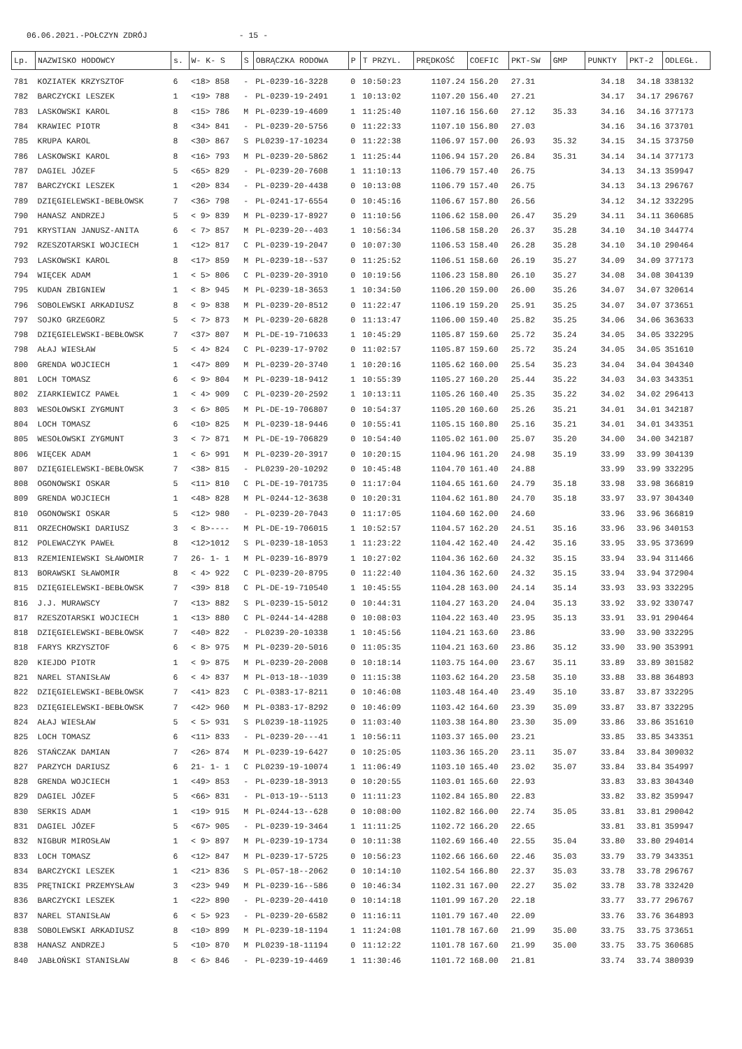06.06.2021.-POŁCZYN ZDRÓJ - 15 -
| Lp. | NAZWISKO HODOWCY | s. | W- K- S | S | OBRĄCZKA RODOWA | P | T PRZYL. | PRĘDKOŚĆ | COEFIC | PKT-SW | GMP | PUNKTY | PKT-2 | ODLEGŁ. |
| --- | --- | --- | --- | --- | --- | --- | --- | --- | --- | --- | --- | --- | --- | --- |
| 781 | KOZIATEK KRZYSZTOF | 6 | <18> 858 | - | PL-0239-16-3228 | 0 | 10:50:23 | 1107.24 | 156.20 | 27.31 | | 34.18 | 34.18 | 338132 |
| 782 | BARCZYCKI LESZEK | 1 | <19> 788 | - | PL-0239-19-2491 | 1 | 10:13:02 | 1107.20 | 156.40 | 27.21 | | 34.17 | 34.17 | 296767 |
| 783 | LASKOWSKI KAROL | 8 | <15> 786 | M | PL-0239-19-4609 | 1 | 11:25:40 | 1107.16 | 156.60 | 27.12 | 35.33 | 34.16 | 34.16 | 377173 |
| 784 | KRAWIEC PIOTR | 8 | <34> 841 | - | PL-0239-20-5756 | 0 | 11:22:33 | 1107.10 | 156.80 | 27.03 | | 34.16 | 34.16 | 373701 |
| 785 | KRUPA KAROL | 8 | <30> 867 | S | PL0239-17-10234 | 0 | 11:22:38 | 1106.97 | 157.00 | 26.93 | 35.32 | 34.15 | 34.15 | 373750 |
| 786 | LASKOWSKI KAROL | 8 | <16> 793 | M | PL-0239-20-5862 | 1 | 11:25:44 | 1106.94 | 157.20 | 26.84 | 35.31 | 34.14 | 34.14 | 377173 |
| 787 | DAGIEL JÓZEF | 5 | <65> 829 | - | PL-0239-20-7608 | 1 | 11:10:13 | 1106.79 | 157.40 | 26.75 | | 34.13 | 34.13 | 359947 |
| 787 | BARCZYCKI LESZEK | 1 | <20> 834 | - | PL-0239-20-4438 | 0 | 10:13:08 | 1106.79 | 157.40 | 26.75 | | 34.13 | 34.13 | 296767 |
| 789 | DZIĘGIELEWSKI-BEBŁOWSK | 7 | <36> 798 | - | PL-0241-17-6554 | 0 | 10:45:16 | 1106.67 | 157.80 | 26.56 | | 34.12 | 34.12 | 332295 |
| 790 | HANASZ ANDRZEJ | 5 | < 9> 839 | M | PL-0239-17-8927 | 0 | 11:10:56 | 1106.62 | 158.00 | 26.47 | 35.29 | 34.11 | 34.11 | 360685 |
| 791 | KRYSTIAN JANUSZ-ANITA | 6 | < 7> 857 | M | PL-0239-20--403 | 1 | 10:56:34 | 1106.58 | 158.20 | 26.37 | 35.28 | 34.10 | 34.10 | 344774 |
| 792 | RZESZOTARSKI WOJCIECH | 1 | <12> 817 | C | PL-0239-19-2047 | 0 | 10:07:30 | 1106.53 | 158.40 | 26.28 | 35.28 | 34.10 | 34.10 | 290464 |
| 793 | LASKOWSKI KAROL | 8 | <17> 859 | M | PL-0239-18--537 | 0 | 11:25:52 | 1106.51 | 158.60 | 26.19 | 35.27 | 34.09 | 34.09 | 377173 |
| 794 | WIĘCEK ADAM | 1 | < 5> 806 | C | PL-0239-20-3910 | 0 | 10:19:56 | 1106.23 | 158.80 | 26.10 | 35.27 | 34.08 | 34.08 | 304139 |
| 795 | KUDAN ZBIGNIEW | 1 | < 8> 945 | M | PL-0239-18-3653 | 1 | 10:34:50 | 1106.20 | 159.00 | 26.00 | 35.26 | 34.07 | 34.07 | 320614 |
| 796 | SOBOLEWSKI ARKADIUSZ | 8 | < 9> 838 | M | PL-0239-20-8512 | 0 | 11:22:47 | 1106.19 | 159.20 | 25.91 | 35.25 | 34.07 | 34.07 | 373651 |
| 797 | SOJKO GRZEGORZ | 5 | < 7> 873 | M | PL-0239-20-6828 | 0 | 11:13:47 | 1106.00 | 159.40 | 25.82 | 35.25 | 34.06 | 34.06 | 363633 |
| 798 | DZIĘGIELEWSKI-BEBŁOWSK | 7 | <37> 807 | M | PL-DE-19-710633 | 1 | 10:45:29 | 1105.87 | 159.60 | 25.72 | 35.24 | 34.05 | 34.05 | 332295 |
| 798 | AŁAJ WIESŁAW | 5 | < 4> 824 | C | PL-0239-17-9702 | 0 | 11:02:57 | 1105.87 | 159.60 | 25.72 | 35.24 | 34.05 | 34.05 | 351610 |
| 800 | GRENDA WOJCIECH | 1 | <47> 809 | M | PL-0239-20-3740 | 1 | 10:20:16 | 1105.62 | 160.00 | 25.54 | 35.23 | 34.04 | 34.04 | 304340 |
| 801 | LOCH TOMASZ | 6 | < 9> 804 | M | PL-0239-18-9412 | 1 | 10:55:39 | 1105.27 | 160.20 | 25.44 | 35.22 | 34.03 | 34.03 | 343351 |
| 802 | ZIARKIEWICZ PAWEŁ | 1 | < 4> 909 | C | PL-0239-20-2592 | 1 | 10:13:11 | 1105.26 | 160.40 | 25.35 | 35.22 | 34.02 | 34.02 | 296413 |
| 803 | WESOŁOWSKI ZYGMUNT | 3 | < 6> 805 | M | PL-DE-19-706807 | 0 | 10:54:37 | 1105.20 | 160.60 | 25.26 | 35.21 | 34.01 | 34.01 | 342187 |
| 804 | LOCH TOMASZ | 6 | <10> 825 | M | PL-0239-18-9446 | 0 | 10:55:41 | 1105.15 | 160.80 | 25.16 | 35.21 | 34.01 | 34.01 | 343351 |
| 805 | WESOŁOWSKI ZYGMUNT | 3 | < 7> 871 | M | PL-DE-19-706829 | 0 | 10:54:40 | 1105.02 | 161.00 | 25.07 | 35.20 | 34.00 | 34.00 | 342187 |
| 806 | WIĘCEK ADAM | 1 | < 6> 991 | M | PL-0239-20-3917 | 0 | 10:20:15 | 1104.96 | 161.20 | 24.98 | 35.19 | 33.99 | 33.99 | 304139 |
| 807 | DZIĘGIELEWSKI-BEBŁOWSK | 7 | <38> 815 | - | PL0239-20-10292 | 0 | 10:45:48 | 1104.70 | 161.40 | 24.88 | | 33.99 | 33.99 | 332295 |
| 808 | OGONOWSKI OSKAR | 5 | <11> 810 | C | PL-DE-19-701735 | 0 | 11:17:04 | 1104.65 | 161.60 | 24.79 | 35.18 | 33.98 | 33.98 | 366819 |
| 809 | GRENDA WOJCIECH | 1 | <48> 828 | M | PL-0244-12-3638 | 0 | 10:20:31 | 1104.62 | 161.80 | 24.70 | 35.18 | 33.97 | 33.97 | 304340 |
| 810 | OGONOWSKI OSKAR | 5 | <12> 980 | - | PL-0239-20-7043 | 0 | 11:17:05 | 1104.60 | 162.00 | 24.60 | | 33.96 | 33.96 | 366819 |
| 811 | ORZECHOWSKI DARIUSZ | 3 | < 8>---- | M | PL-DE-19-706015 | 1 | 10:52:57 | 1104.57 | 162.20 | 24.51 | 35.16 | 33.96 | 33.96 | 340153 |
| 812 | POLEWACZYK PAWEŁ | 8 | <12>1012 | S | PL-0239-18-1053 | 1 | 11:23:22 | 1104.42 | 162.40 | 24.42 | 35.16 | 33.95 | 33.95 | 373699 |
| 813 | RZEMIENIEWSKI SŁAWOMIR | 7 | 26- 1- 1 | M | PL-0239-16-8979 | 1 | 10:27:02 | 1104.36 | 162.60 | 24.32 | 35.15 | 33.94 | 33.94 | 311466 |
| 813 | BORAWSKI SŁAWOMIR | 8 | < 4> 922 | C | PL-0239-20-8795 | 0 | 11:22:40 | 1104.36 | 162.60 | 24.32 | 35.15 | 33.94 | 33.94 | 372904 |
| 815 | DZIĘGIELEWSKI-BEBŁOWSK | 7 | <39> 818 | C | PL-DE-19-710540 | 1 | 10:45:55 | 1104.28 | 163.00 | 24.14 | 35.14 | 33.93 | 33.93 | 332295 |
| 816 | J.J. MURAWSCY | 7 | <13> 882 | S | PL-0239-15-5012 | 0 | 10:44:31 | 1104.27 | 163.20 | 24.04 | 35.13 | 33.92 | 33.92 | 330747 |
| 817 | RZESZOTARSKI WOJCIECH | 1 | <13> 880 | C | PL-0244-14-4288 | 0 | 10:08:03 | 1104.22 | 163.40 | 23.95 | 35.13 | 33.91 | 33.91 | 290464 |
| 818 | DZIĘGIELEWSKI-BEBŁOWSK | 7 | <40> 822 | - | PL0239-20-10338 | 1 | 10:45:56 | 1104.21 | 163.60 | 23.86 | | 33.90 | 33.90 | 332295 |
| 818 | FARYS KRZYSZTOF | 6 | < 8> 975 | M | PL-0239-20-5016 | 0 | 11:05:35 | 1104.21 | 163.60 | 23.86 | 35.12 | 33.90 | 33.90 | 353991 |
| 820 | KIEJDO PIOTR | 1 | < 9> 875 | M | PL-0239-20-2008 | 0 | 10:18:14 | 1103.75 | 164.00 | 23.67 | 35.11 | 33.89 | 33.89 | 301582 |
| 821 | NAREL STANISŁAW | 6 | < 4> 837 | M | PL-013-18--1039 | 0 | 11:15:38 | 1103.62 | 164.20 | 23.58 | 35.10 | 33.88 | 33.88 | 364893 |
| 822 | DZIĘGIELEWSKI-BEBŁOWSK | 7 | <41> 823 | C | PL-0383-17-8211 | 0 | 10:46:08 | 1103.48 | 164.40 | 23.49 | 35.10 | 33.87 | 33.87 | 332295 |
| 823 | DZIĘGIELEWSKI-BEBŁOWSK | 7 | <42> 960 | M | PL-0383-17-8292 | 0 | 10:46:09 | 1103.42 | 164.60 | 23.39 | 35.09 | 33.87 | 33.87 | 332295 |
| 824 | AŁAJ WIESŁAW | 5 | < 5> 931 | S | PL0239-18-11925 | 0 | 11:03:40 | 1103.38 | 164.80 | 23.30 | 35.09 | 33.86 | 33.86 | 351610 |
| 825 | LOCH TOMASZ | 6 | <11> 833 | - | PL-0239-20---41 | 1 | 10:56:11 | 1103.37 | 165.00 | 23.21 | | 33.85 | 33.85 | 343351 |
| 826 | STAŃCZAK DAMIAN | 7 | <26> 874 | M | PL-0239-19-6427 | 0 | 10:25:05 | 1103.36 | 165.20 | 23.11 | 35.07 | 33.84 | 33.84 | 309032 |
| 827 | PARZYCH DARIUSZ | 6 | 21- 1- 1 | C | PL0239-19-10074 | 1 | 11:06:49 | 1103.10 | 165.40 | 23.02 | 35.07 | 33.84 | 33.84 | 354997 |
| 828 | GRENDA WOJCIECH | 1 | <49> 853 | - | PL-0239-18-3913 | 0 | 10:20:55 | 1103.01 | 165.60 | 22.93 | | 33.83 | 33.83 | 304340 |
| 829 | DAGIEL JÓZEF | 5 | <66> 831 | - | PL-013-19--5113 | 0 | 11:11:23 | 1102.84 | 165.80 | 22.83 | | 33.82 | 33.82 | 359947 |
| 830 | SERKIS ADAM | 1 | <19> 915 | M | PL-0244-13--628 | 0 | 10:08:00 | 1102.82 | 166.00 | 22.74 | 35.05 | 33.81 | 33.81 | 290042 |
| 831 | DAGIEL JÓZEF | 5 | <67> 905 | - | PL-0239-19-3464 | 1 | 11:11:25 | 1102.72 | 166.20 | 22.65 | | 33.81 | 33.81 | 359947 |
| 832 | NIGBUR MIROSŁAW | 1 | < 9> 897 | M | PL-0239-19-1734 | 0 | 10:11:38 | 1102.69 | 166.40 | 22.55 | 35.04 | 33.80 | 33.80 | 294014 |
| 833 | LOCH TOMASZ | 6 | <12> 847 | M | PL-0239-17-5725 | 0 | 10:56:23 | 1102.66 | 166.60 | 22.46 | 35.03 | 33.79 | 33.79 | 343351 |
| 834 | BARCZYCKI LESZEK | 1 | <21> 836 | S | PL-057-18--2062 | 0 | 10:14:10 | 1102.54 | 166.80 | 22.37 | 35.03 | 33.78 | 33.78 | 296767 |
| 835 | PRĘTNICKI PRZEMYSŁAW | 3 | <23> 949 | M | PL-0239-16--586 | 0 | 10:46:34 | 1102.31 | 167.00 | 22.27 | 35.02 | 33.78 | 33.78 | 332420 |
| 836 | BARCZYCKI LESZEK | 1 | <22> 890 | - | PL-0239-20-4410 | 0 | 10:14:18 | 1101.99 | 167.20 | 22.18 | | 33.77 | 33.77 | 296767 |
| 837 | NAREL STANISŁAW | 6 | < 5> 923 | - | PL-0239-20-6582 | 0 | 11:16:11 | 1101.79 | 167.40 | 22.09 | | 33.76 | 33.76 | 364893 |
| 838 | SOBOLEWSKI ARKADIUSZ | 8 | <10> 899 | M | PL-0239-18-1194 | 1 | 11:24:08 | 1101.78 | 167.60 | 21.99 | 35.00 | 33.75 | 33.75 | 373651 |
| 838 | HANASZ ANDRZEJ | 5 | <10> 870 | M | PL0239-18-11194 | 0 | 11:12:22 | 1101.78 | 167.60 | 21.99 | 35.00 | 33.75 | 33.75 | 360685 |
| 840 | JABŁOŃSKI STANISŁAW | 8 | < 6> 846 | - | PL-0239-19-4469 | 1 | 11:30:46 | 1101.72 | 168.00 | 21.81 | | 33.74 | 33.74 | 380939 |